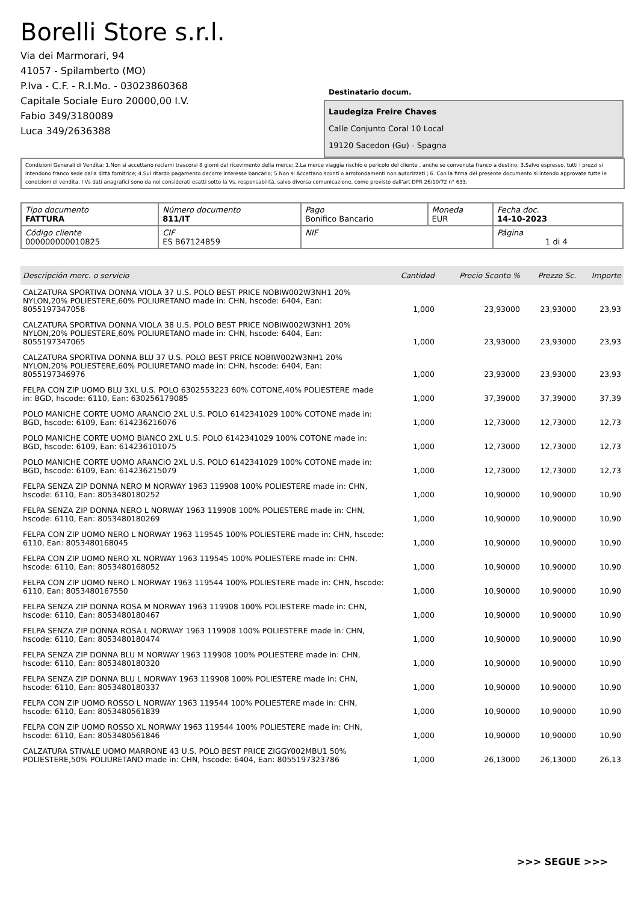Borelli Store s.r.l.
Via dei Marmorari, 94
41057 - Spilamberto (MO)
P.Iva - C.F. - R.I.Mo. - 03023860368
Capitale Sociale Euro 20000,00 I.V.
Fabio 349/3180089
Luca 349/2636388
Destinatario docum.
Laudegiza Freire Chaves
Calle Conjunto Coral 10 Local
19120 Sacedon (Gu) - Spagna
Condizioni Generali di Vendita: 1.Non si accettano reclami trascorsi 8 giorni dal ricevimento della merce; 2.La merce viaggia rischio e pericolo del cliente , anche se convenuta franco a destino; 3.Salvo espresso, tutti i prezzi si intendono franco sede dalla ditta fornitrice; 4.Sul ritardo pagamento decorre interesse bancario; 5.Non si Accettano sconti o arrotondamenti non autorizzati ; 6. Con la firma del presente documento si intendo approvate tutte le condizioni di vendita. I Vs dati anagrafici sono da noi considerati esatti sotto la Vs. responsabilità, salvo diversa comunicazione, come previsto dall'art DPR 26/10/72 n° 633.
| Tipo documento FATTURA | Número documento 811/IT | Pago Bonifico Bancario | Moneda EUR | Fecha doc. 14-10-2023 |
| Código cliente 000000000010825 | CIF ES B67124859 | NIF | | Página 1 di 4 |
| Descripción merc. o servicio | Cantidad | Precio Sconto % | Prezzo Sc. | Importe |
| --- | --- | --- | --- | --- |
| CALZATURA SPORTIVA DONNA VIOLA 37 U.S. POLO BEST PRICE NOBIW002W3NH1 20% NYLON,20% POLIESTERE,60% POLIURETANO made in: CHN, hscode: 6404, Ean: 8055197347058 | 1,000 | 23,93000 | 23,93000 | 23,93 |
| CALZATURA SPORTIVA DONNA VIOLA 38 U.S. POLO BEST PRICE NOBIW002W3NH1 20% NYLON,20% POLIESTERE,60% POLIURETANO made in: CHN, hscode: 6404, Ean: 8055197347065 | 1,000 | 23,93000 | 23,93000 | 23,93 |
| CALZATURA SPORTIVA DONNA BLU 37 U.S. POLO BEST PRICE NOBIW002W3NH1 20% NYLON,20% POLIESTERE,60% POLIURETANO made in: CHN, hscode: 6404, Ean: 8055197346976 | 1,000 | 23,93000 | 23,93000 | 23,93 |
| FELPA CON ZIP UOMO BLU 3XL U.S. POLO 6302553223 60% COTONE,40% POLIESTERE made in: BGD, hscode: 6110, Ean: 630256179085 | 1,000 | 37,39000 | 37,39000 | 37,39 |
| POLO MANICHE CORTE UOMO ARANCIO 2XL U.S. POLO 6142341029 100% COTONE made in: BGD, hscode: 6109, Ean: 614236216076 | 1,000 | 12,73000 | 12,73000 | 12,73 |
| POLO MANICHE CORTE UOMO BIANCO 2XL U.S. POLO 6142341029 100% COTONE made in: BGD, hscode: 6109, Ean: 614236101075 | 1,000 | 12,73000 | 12,73000 | 12,73 |
| POLO MANICHE CORTE UOMO ARANCIO 2XL U.S. POLO 6142341029 100% COTONE made in: BGD, hscode: 6109, Ean: 614236215079 | 1,000 | 12,73000 | 12,73000 | 12,73 |
| FELPA SENZA ZIP DONNA NERO M NORWAY 1963 119908 100% POLIESTERE made in: CHN, hscode: 6110, Ean: 8053480180252 | 1,000 | 10,90000 | 10,90000 | 10,90 |
| FELPA SENZA ZIP DONNA NERO L NORWAY 1963 119908 100% POLIESTERE made in: CHN, hscode: 6110, Ean: 8053480180269 | 1,000 | 10,90000 | 10,90000 | 10,90 |
| FELPA CON ZIP UOMO NERO L NORWAY 1963 119545 100% POLIESTERE made in: CHN, hscode: 6110, Ean: 8053480168045 | 1,000 | 10,90000 | 10,90000 | 10,90 |
| FELPA CON ZIP UOMO NERO XL NORWAY 1963 119545 100% POLIESTERE made in: CHN, hscode: 6110, Ean: 8053480168052 | 1,000 | 10,90000 | 10,90000 | 10,90 |
| FELPA CON ZIP UOMO NERO L NORWAY 1963 119544 100% POLIESTERE made in: CHN, hscode: 6110, Ean: 8053480167550 | 1,000 | 10,90000 | 10,90000 | 10,90 |
| FELPA SENZA ZIP DONNA ROSA M NORWAY 1963 119908 100% POLIESTERE made in: CHN, hscode: 6110, Ean: 8053480180467 | 1,000 | 10,90000 | 10,90000 | 10,90 |
| FELPA SENZA ZIP DONNA ROSA L NORWAY 1963 119908 100% POLIESTERE made in: CHN, hscode: 6110, Ean: 8053480180474 | 1,000 | 10,90000 | 10,90000 | 10,90 |
| FELPA SENZA ZIP DONNA BLU M NORWAY 1963 119908 100% POLIESTERE made in: CHN, hscode: 6110, Ean: 8053480180320 | 1,000 | 10,90000 | 10,90000 | 10,90 |
| FELPA SENZA ZIP DONNA BLU L NORWAY 1963 119908 100% POLIESTERE made in: CHN, hscode: 6110, Ean: 8053480180337 | 1,000 | 10,90000 | 10,90000 | 10,90 |
| FELPA CON ZIP UOMO ROSSO L NORWAY 1963 119544 100% POLIESTERE made in: CHN, hscode: 6110, Ean: 8053480561839 | 1,000 | 10,90000 | 10,90000 | 10,90 |
| FELPA CON ZIP UOMO ROSSO XL NORWAY 1963 119544 100% POLIESTERE made in: CHN, hscode: 6110, Ean: 8053480561846 | 1,000 | 10,90000 | 10,90000 | 10,90 |
| CALZATURA STIVALE UOMO MARRONE 43 U.S. POLO BEST PRICE ZIGGY002MBU1 50% POLIESTERE,50% POLIURETANO made in: CHN, hscode: 6404, Ean: 8055197323786 | 1,000 | 26,13000 | 26,13000 | 26,13 |
>>> SEGUE >>>